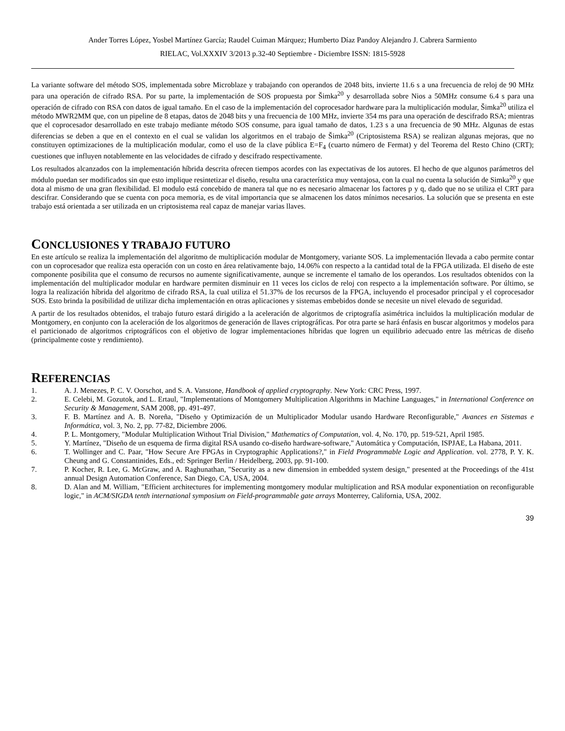Ander Torres López, Yosbel Martínez García; Raudel Cuiman Márquez; Humberto Díaz Pandoy Alejandro J. Cabrera Sarmiento
RIELAC, Vol.XXXIV 3/2013 p.32-40 Septiembre - Diciembre ISSN: 1815-5928
La variante software del método SOS, implementada sobre Microblaze y trabajando con operandos de 2048 bits, invierte 11.6 s a una frecuencia de reloj de 90 MHz para una operación de cifrado RSA. Por su parte, la implementación de SOS propuesta por Šimka<sup>20</sup> y desarrollada sobre Nios a 50MHz consume 6.4 s para una operación de cifrado con RSA con datos de igual tamaño. En el caso de la implementación del coprocesador hardware para la multiplicación modular, Šimka<sup>20</sup> utiliza el método MWR2MM que, con un pipeline de 8 etapas, datos de 2048 bits y una frecuencia de 100 MHz, invierte 354 ms para una operación de descifrado RSA; mientras que el coprocesador desarrollado en este trabajo mediante método SOS consume, para igual tamaño de datos, 1.23 s a una frecuencia de 90 MHz. Algunas de estas diferencias se deben a que en el contexto en el cual se validan los algoritmos en el trabajo de Šimka<sup>20</sup> (Criptosistema RSA) se realizan algunas mejoras, que no constituyen optimizaciones de la multiplicación modular, como el uso de la clave pública E=F<sub>4</sub> (cuarto número de Fermat) y del Teorema del Resto Chino (CRT); cuestiones que influyen notablemente en las velocidades de cifrado y descifrado respectivamente.
Los resultados alcanzados con la implementación híbrida descrita ofrecen tiempos acordes con las expectativas de los autores. El hecho de que algunos parámetros del módulo puedan ser modificados sin que esto implique resintetizar el diseño, resulta una característica muy ventajosa, con la cual no cuenta la solución de Simka<sup>20</sup> y que dota al mismo de una gran flexibilidad. El modulo está concebido de manera tal que no es necesario almacenar los factores p y q, dado que no se utiliza el CRT para descifrar. Considerando que se cuenta con poca memoria, es de vital importancia que se almacenen los datos mínimos necesarios. La solución que se presenta en este trabajo está orientada a ser utilizada en un criptosistema real capaz de manejar varias llaves.
CONCLUSIONES Y TRABAJO FUTURO
En este artículo se realiza la implementación del algoritmo de multiplicación modular de Montgomery, variante SOS. La implementación llevada a cabo permite contar con un coprocesador que realiza esta operación con un costo en área relativamente bajo, 14.06% con respecto a la cantidad total de la FPGA utilizada. El diseño de este componente posibilita que el consumo de recursos no aumente significativamente, aunque se incremente el tamaño de los operandos. Los resultados obtenidos con la implementación del multiplicador modular en hardware permiten disminuir en 11 veces los ciclos de reloj con respecto a la implementación software. Por último, se logra la realización híbrida del algoritmo de cifrado RSA, la cual utiliza el 51.37% de los recursos de la FPGA, incluyendo el procesador principal y el coprocesador SOS. Esto brinda la posibilidad de utilizar dicha implementación en otras aplicaciones y sistemas embebidos donde se necesite un nivel elevado de seguridad.
A partir de los resultados obtenidos, el trabajo futuro estará dirigido a la aceleración de algoritmos de criptografía asimétrica incluidos la multiplicación modular de Montgomery, en conjunto con la aceleración de los algoritmos de generación de llaves criptográficas. Por otra parte se hará énfasis en buscar algoritmos y modelos para el particionado de algoritmos criptográficos con el objetivo de lograr implementaciones híbridas que logren un equilibrio adecuado entre las métricas de diseño (principalmente coste y rendimiento).
REFERENCIAS
1. A. J. Menezes, P. C. V. Oorschot, and S. A. Vanstone, Handbook of applied cryptography. New York: CRC Press, 1997.
2. E. Celebi, M. Gozutok, and L. Ertaul, "Implementations of Montgomery Multiplication Algorithms in Machine Languages," in International Conference on Security & Management, SAM 2008, pp. 491-497.
3. F. B. Martínez and A. B. Noreña, "Diseño y Optimización de un Multiplicador Modular usando Hardware Reconfigurable," Avances en Sistemas e Informática, vol. 3, No. 2, pp. 77-82, Diciembre 2006.
4. P. L. Montgomery, "Modular Multiplication Without Trial Division," Mathematics of Computation, vol. 4, No. 170, pp. 519-521, April 1985.
5. Y. Martínez, "Diseño de un esquema de firma digital RSA usando co-diseño hardware-software," Automática y Computación, ISPJAE, La Habana, 2011.
6. T. Wollinger and C. Paar, "How Secure Are FPGAs in Cryptographic Applications?," in Field Programmable Logic and Application. vol. 2778, P. Y. K. Cheung and G. Constantinides, Eds., ed: Springer Berlin / Heidelberg, 2003, pp. 91-100.
7. P. Kocher, R. Lee, G. McGraw, and A. Raghunathan, "Security as a new dimension in embedded system design," presented at the Proceedings of the 41st annual Design Automation Conference, San Diego, CA, USA, 2004.
8. D. Alan and M. William, "Efficient architectures for implementing montgomery modular multiplication and RSA modular exponentiation on reconfigurable logic," in ACM/SIGDA tenth international symposium on Field-programmable gate arrays Monterrey, California, USA, 2002.
39